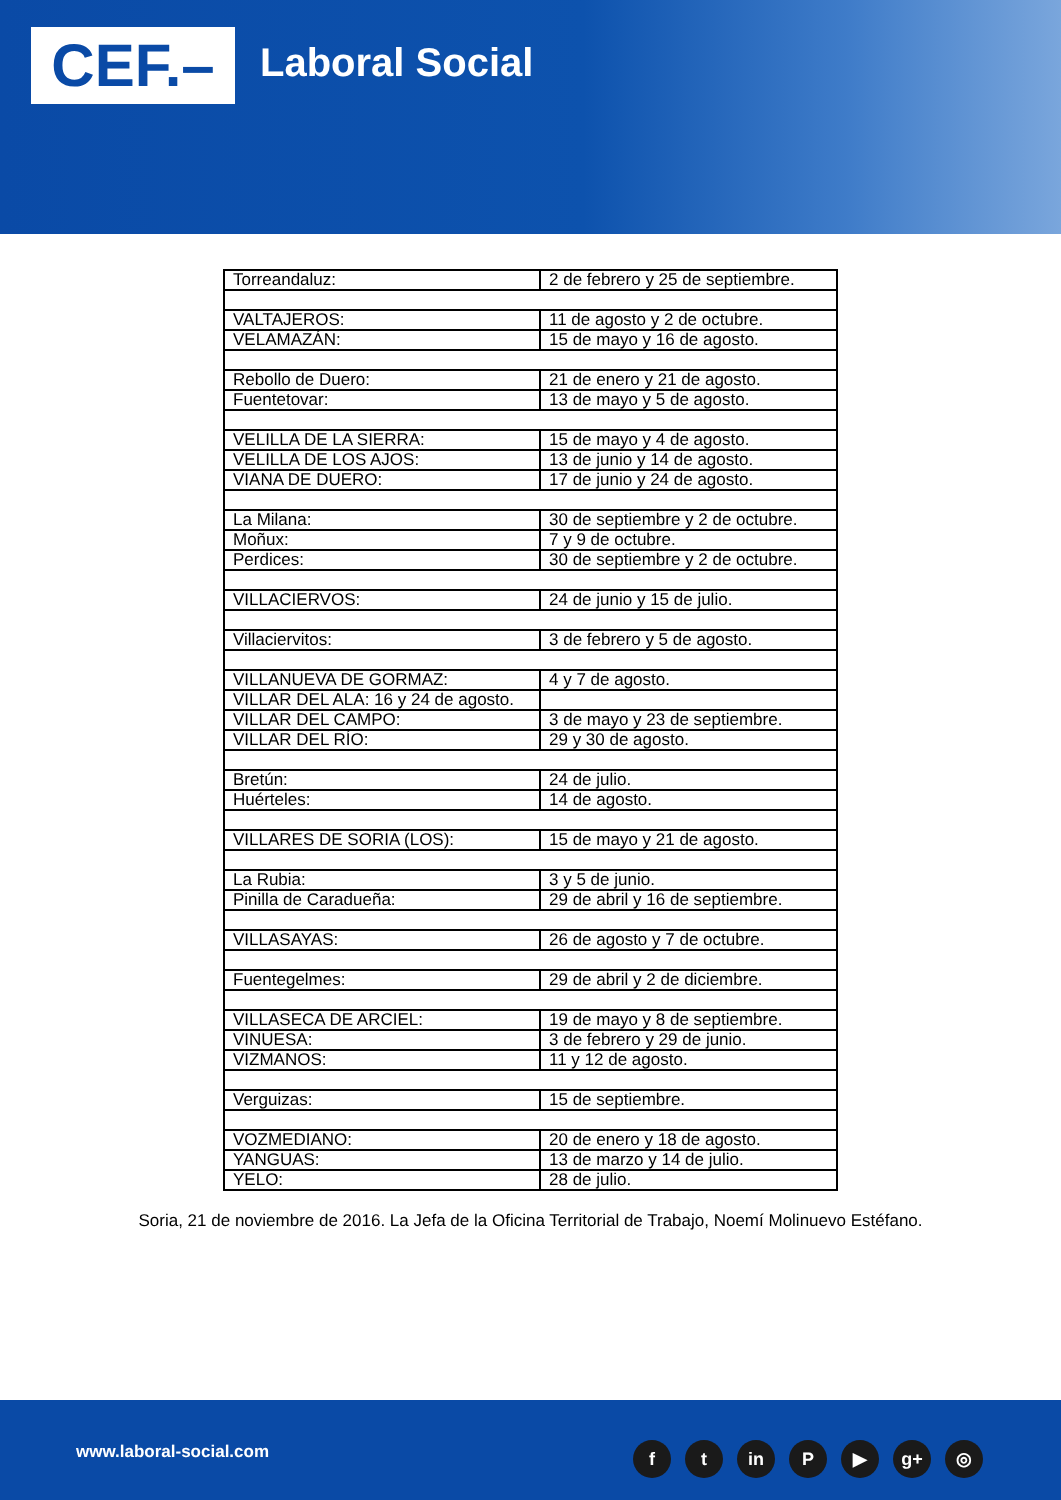CEF.– Laboral Social
| Torreandaluz: | 2 de febrero y 25 de septiembre. |
| VALTAJEROS: | 11 de agosto y 2 de octubre. |
| VELAMAZÁN: | 15 de mayo y 16 de agosto. |
| Rebollo de Duero: | 21 de enero y 21 de agosto. |
| Fuentetovar: | 13 de mayo y 5 de agosto. |
| VELILLA DE LA SIERRA: | 15 de mayo y 4 de agosto. |
| VELILLA DE LOS AJOS: | 13 de junio y 14 de agosto. |
| VIANA DE DUERO: | 17 de junio y 24 de agosto. |
| La Milana: | 30 de septiembre y 2 de octubre. |
| Moñux: | 7 y 9 de octubre. |
| Perdices: | 30 de septiembre y 2 de octubre. |
| VILLACIERVOS: | 24 de junio y 15 de julio. |
| Villaciervitos: | 3 de febrero y 5 de agosto. |
| VILLANUEVA DE GORMAZ: | 4 y 7 de agosto. |
| VILLAR DEL ALA: 16 y 24 de agosto. | |
| VILLAR DEL CAMPO: | 3 de mayo y 23 de septiembre. |
| VILLAR DEL RÍO: | 29 y 30 de agosto. |
| Bretún: | 24 de julio. |
| Huérteles: | 14 de agosto. |
| VILLARES DE SORIA (LOS): | 15 de mayo y 21 de agosto. |
| La Rubia: | 3 y 5 de junio. |
| Pinilla de Caradueña: | 29 de abril y 16 de septiembre. |
| VILLASAYAS: | 26 de agosto y 7 de octubre. |
| Fuentegelmes: | 29 de abril y 2 de diciembre. |
| VILLASECA DE ARCIEL: | 19 de mayo y 8 de septiembre. |
| VINUESA: | 3 de febrero y 29 de junio. |
| VIZMANOS: | 11 y 12 de agosto. |
| Verguizas: | 15 de septiembre. |
| VOZMEDIANO: | 20 de enero y 18 de agosto. |
| YANGUAS: | 13 de marzo y 14 de julio. |
| YELO: | 28 de julio. |
Soria, 21 de noviembre de 2016. La Jefa de la Oficina Territorial de Trabajo, Noemí Molinuevo Estéfano.
www.laboral-social.com ft in P ▶ g+ ◎